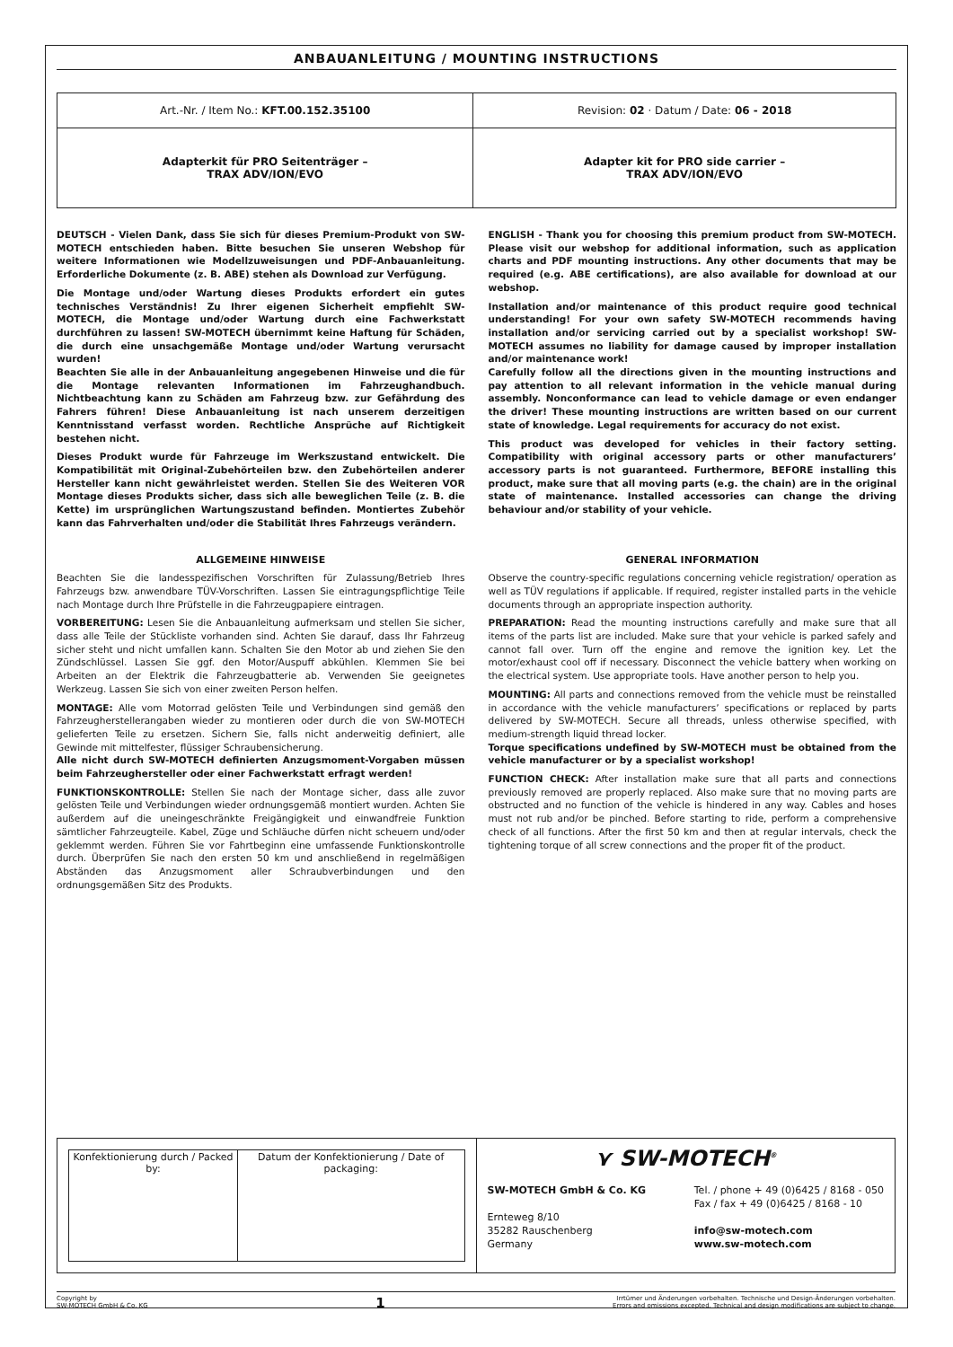ANBAUANLEITUNG / MOUNTING INSTRUCTIONS
| Art.-Nr. / Item No.: KFT.00.152.35100 | Revision: 02 · Datum / Date: 06 - 2018 |
| Adapterkit für PRO Seitenträger – TRAX ADV/ION/EVO | Adapter kit for PRO side carrier – TRAX ADV/ION/EVO |
DEUTSCH - Vielen Dank, dass Sie sich für dieses Premium-Produkt von SW-MOTECH entschieden haben. Bitte besuchen Sie unseren Webshop für weitere Informationen wie Modellzuweisungen und PDF-Anbauanleitung. Erforderliche Dokumente (z. B. ABE) stehen als Download zur Verfügung.
Die Montage und/oder Wartung dieses Produkts erfordert ein gutes technisches Verständnis! Zu Ihrer eigenen Sicherheit empfiehlt SW-MOTECH, die Montage und/oder Wartung durch eine Fachwerkstatt durchführen zu lassen! SW-MOTECH übernimmt keine Haftung für Schäden, die durch eine unsachgemäße Montage und/oder Wartung verursacht wurden!
Beachten Sie alle in der Anbauanleitung angegebenen Hinweise und die für die Montage relevanten Informationen im Fahrzeughandbuch. Nichtbeachtung kann zu Schäden am Fahrzeug bzw. zur Gefährdung des Fahrers führen! Diese Anbauanleitung ist nach unserem derzeitigen Kenntnisstand verfasst worden. Rechtliche Ansprüche auf Richtigkeit bestehen nicht.
Dieses Produkt wurde für Fahrzeuge im Werkszustand entwickelt. Die Kompatibilität mit Original-Zubehörteilen bzw. den Zubehörteilen anderer Hersteller kann nicht gewährleistet werden. Stellen Sie des Weiteren VOR Montage dieses Produkts sicher, dass sich alle beweglichen Teile (z. B. die Kette) im ursprünglichen Wartungszustand befinden. Montiertes Zubehör kann das Fahrverhalten und/oder die Stabilität Ihres Fahrzeugs verändern.
ENGLISH - Thank you for choosing this premium product from SW-MOTECH. Please visit our webshop for additional information, such as application charts and PDF mounting instructions. Any other documents that may be required (e.g. ABE certifications), are also available for download at our webshop.
Installation and/or maintenance of this product require good technical understanding! For your own safety SW-MOTECH recommends having installation and/or servicing carried out by a specialist workshop! SW-MOTECH assumes no liability for damage caused by improper installation and/or maintenance work!
Carefully follow all the directions given in the mounting instructions and pay attention to all relevant information in the vehicle manual during assembly. Nonconformance can lead to vehicle damage or even endanger the driver! These mounting instructions are written based on our current state of knowledge. Legal requirements for accuracy do not exist.
This product was developed for vehicles in their factory setting. Compatibility with original accessory parts or other manufacturers’ accessory parts is not guaranteed. Furthermore, BEFORE installing this product, make sure that all moving parts (e.g. the chain) are in the original state of maintenance. Installed accessories can change the driving behaviour and/or stability of your vehicle.
ALLGEMEINE HINWEISE
Beachten Sie die landesspezifischen Vorschriften für Zulassung/Betrieb Ihres Fahrzeugs bzw. anwendbare TÜV-Vorschriften. Lassen Sie eintragungspflichtige Teile nach Montage durch Ihre Prüfstelle in die Fahrzeugpapiere eintragen.
VORBEREITUNG: Lesen Sie die Anbauanleitung aufmerksam und stellen Sie sicher, dass alle Teile der Stückliste vorhanden sind. Achten Sie darauf, dass Ihr Fahrzeug sicher steht und nicht umfallen kann. Schalten Sie den Motor ab und ziehen Sie den Zündschlüssel. Lassen Sie ggf. den Motor/Auspuff abkühlen. Klemmen Sie bei Arbeiten an der Elektrik die Fahrzeugbatterie ab. Verwenden Sie geeignetes Werkzeug. Lassen Sie sich von einer zweiten Person helfen.
MONTAGE: Alle vom Motorrad gelösten Teile und Verbindungen sind gemäß den Fahrzeugherstellerangaben wieder zu montieren oder durch die von SW-MOTECH gelieferten Teile zu ersetzen. Sichern Sie, falls nicht anderweitig definiert, alle Gewinde mit mittelfester, flüssiger Schraubensicherung.
Alle nicht durch SW-MOTECH definierten Anzugsmoment-Vorgaben müssen beim Fahrzeughersteller oder einer Fachwerkstatt erfragt werden!
FUNKTIONSKONTROLLE: Stellen Sie nach der Montage sicher, dass alle zuvor gelösten Teile und Verbindungen wieder ordnungsgemäß montiert wurden. Achten Sie außerdem auf die uneingeschränkte Freigängigkeit und einwandfreie Funktion sämtlicher Fahrzeugteile. Kabel, Züge und Schläuche dürfen nicht scheuern und/oder geklemmt werden. Führen Sie vor Fahrtbeginn eine umfassende Funktionskontrolle durch. Überprüfen Sie nach den ersten 50 km und anschließend in regelmäßigen Abständen das Anzugsmoment aller Schraubverbindungen und den ordnungsgemäßen Sitz des Produkts.
GENERAL INFORMATION
Observe the country-specific regulations concerning vehicle registration/ operation as well as TÜV regulations if applicable. If required, register installed parts in the vehicle documents through an appropriate inspection authority.
PREPARATION: Read the mounting instructions carefully and make sure that all items of the parts list are included. Make sure that your vehicle is parked safely and cannot fall over. Turn off the engine and remove the ignition key. Let the motor/exhaust cool off if necessary. Disconnect the vehicle battery when working on the electrical system. Use appropriate tools. Have another person to help you.
MOUNTING: All parts and connections removed from the vehicle must be reinstalled in accordance with the vehicle manufacturers’ specifications or replaced by parts delivered by SW-MOTECH. Secure all threads, unless otherwise specified, with medium-strength liquid thread locker.
Torque specifications undefined by SW-MOTECH must be obtained from the vehicle manufacturer or by a specialist workshop!
FUNCTION CHECK: After installation make sure that all parts and connections previously removed are properly replaced. Also make sure that no moving parts are obstructed and no function of the vehicle is hindered in any way. Cables and hoses must not rub and/or be pinched. Before starting to ride, perform a comprehensive check of all functions. After the first 50 km and then at regular intervals, check the tightening torque of all screw connections and the proper fit of the product.
| / Konfektionierung durch / Packed by: / Datum der Konfektionierung / Date of packaging: / | ⋎ SW-MOTECH<sup>®</sup> SW-MOTECH GmbH & Co. KG Ernteweg 8/10 35282 Rauschenberg Germany Tel. / phone + 49 (0)6425 / 8168 - 050 Fax / fax + 49 (0)6425 / 8168 - 10 info@sw-motech.com www.sw-motech.com |
Copyright by
SW-MOTECH GmbH & Co. KG
1
Irrtümer und Änderungen vorbehalten. Technische und Design-Änderungen vorbehalten.
Errors and omissions excepted. Technical and design modifications are subject to change.